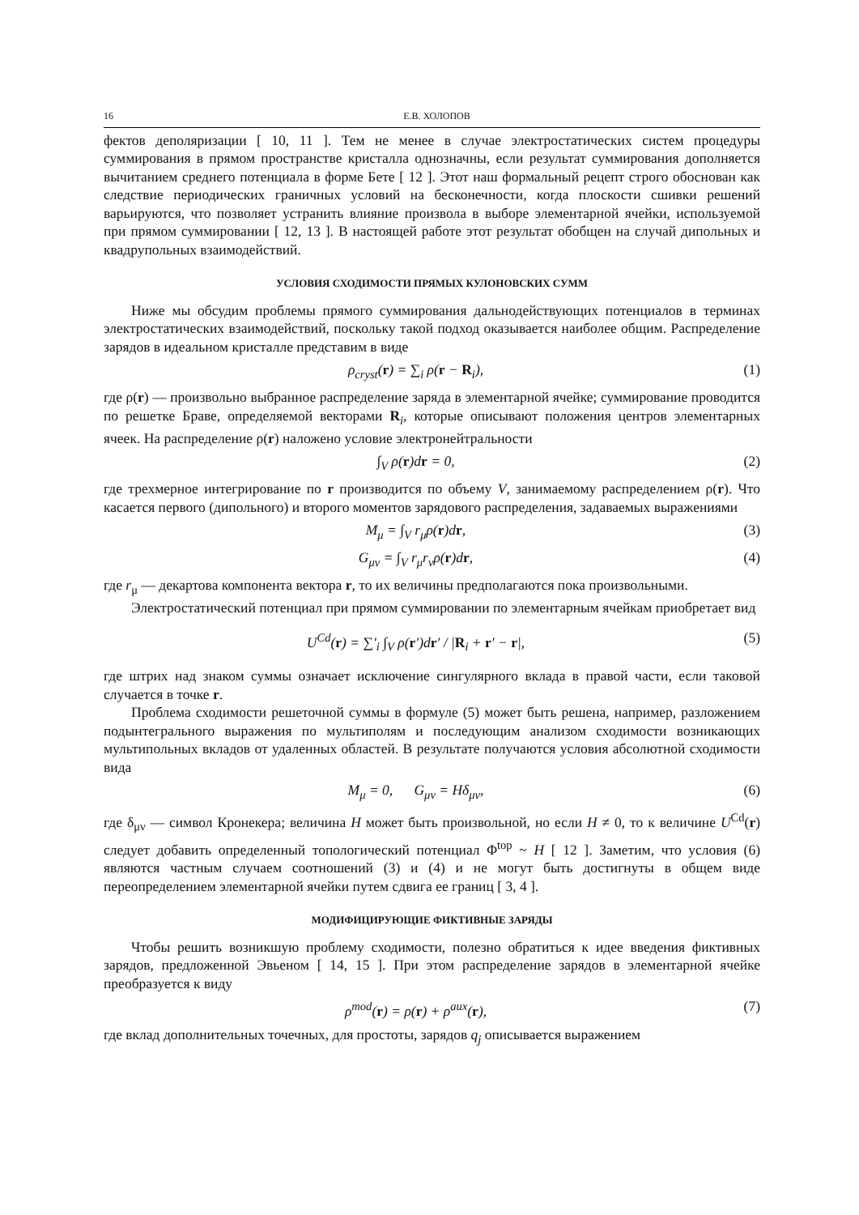16 Е.В. ХОЛОПОВ
фектов деполяризации [ 10, 11 ]. Тем не менее в случае электростатических систем процедуры суммирования в прямом пространстве кристалла однозначны, если результат суммирования дополняется вычитанием среднего потенциала в форме Бете [ 12 ]. Этот наш формальный рецепт строго обоснован как следствие периодических граничных условий на бесконечности, когда плоскости сшивки решений варьируются, что позволяет устранить влияние произвола в выборе элементарной ячейки, используемой при прямом суммировании [ 12, 13 ]. В настоящей работе этот результат обобщен на случай дипольных и квадрупольных взаимодействий.
УСЛОВИЯ СХОДИМОСТИ ПРЯМЫХ КУЛОНОВСКИХ СУММ
Ниже мы обсудим проблемы прямого суммирования дальнодействующих потенциалов в терминах электростатических взаимодействий, поскольку такой подход оказывается наиболее общим. Распределение зарядов в идеальном кристалле представим в виде
ρ<sub>cryst</sub>(r) = ∑<sub>i</sub> ρ(r − R<sub>i</sub>), (1)
где ρ(r) — произвольно выбранное распределение заряда в элементарной ячейке; суммирование проводится по решетке Браве, определяемой векторами R<sub>i</sub>, которые описывают положения центров элементарных ячеек. На распределение ρ(r) наложено условие электронейтральности
∫<sub>V</sub> ρ(r)dr = 0, (2)
где трехмерное интегрирование по r производится по объему V, занимаемому распределением ρ(r). Что касается первого (дипольного) и второго моментов зарядового распределения, задаваемых выражениями
M<sub>μ</sub> = ∫<sub>V</sub> r<sub>μ</sub>ρ(r)dr, (3)
G<sub>μν</sub> = ∫<sub>V</sub> r<sub>μ</sub>r<sub>ν</sub>ρ(r)dr, (4)
где r<sub>μ</sub> — декартова компонента вектора r, то их величины предполагаются пока произвольными.
Электростатический потенциал при прямом суммировании по элементарным ячейкам приобретает вид
U<sup>Cd</sup>(r) = ∑′<sub>i</sub> ∫<sub>V</sub> ρ(r′)dr′ / |R<sub>i</sub> + r′ − r|, (5)
где штрих над знаком суммы означает исключение сингулярного вклада в правой части, если таковой случается в точке r.
Проблема сходимости решеточной суммы в формуле (5) может быть решена, например, разложением подынтегрального выражения по мультиполям и последующим анализом сходимости возникающих мультипольных вкладов от удаленных областей. В результате получаются условия абсолютной сходимости вида
M<sub>μ</sub> = 0, G<sub>μν</sub> = Hδ<sub>μν</sub>, (6)
где δ<sub>μν</sub> — символ Кронекера; величина H может быть произвольной, но если H ≠ 0, то к величине U<sup>Cd</sup>(r) следует добавить определенный топологический потенциал Φ<sup>top</sup> ~ H [ 12 ]. Заметим, что условия (6) являются частным случаем соотношений (3) и (4) и не могут быть достигнуты в общем виде переопределением элементарной ячейки путем сдвига ее границ [ 3, 4 ].
МОДИФИЦИРУЮЩИЕ ФИКТИВНЫЕ ЗАРЯДЫ
Чтобы решить возникшую проблему сходимости, полезно обратиться к идее введения фиктивных зарядов, предложенной Эвьеном [ 14, 15 ]. При этом распределение зарядов в элементарной ячейке преобразуется к виду
ρ<sup>mod</sup>(r) = ρ(r) + ρ<sup>aux</sup>(r), (7)
где вклад дополнительных точечных, для простоты, зарядов q<sub>j</sub> описывается выражением